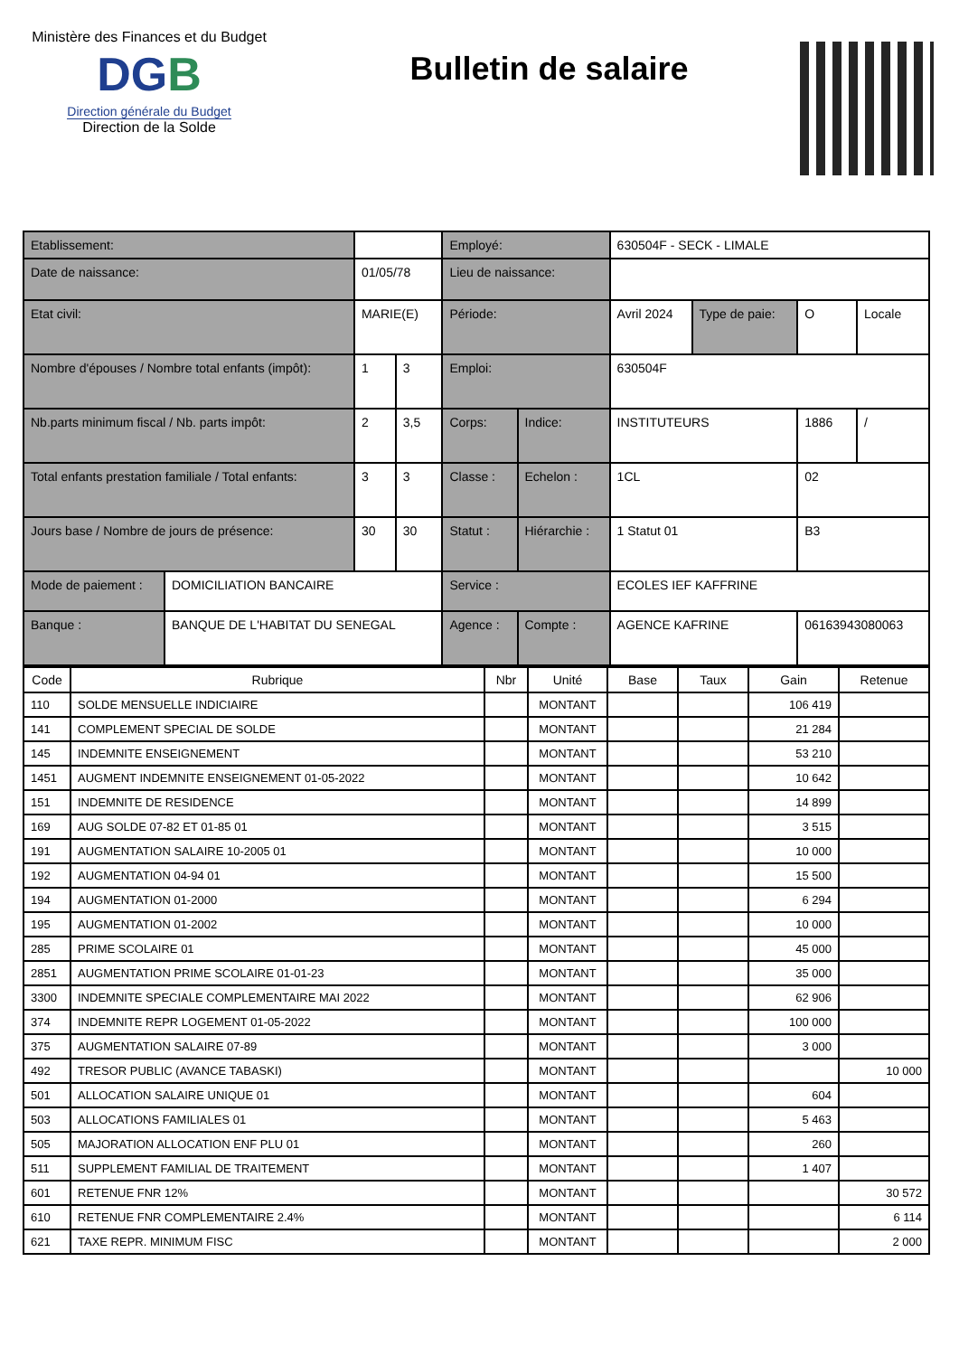Ministère des Finances et du Budget
DGB
Direction générale du Budget
Direction de la Solde
Bulletin de salaire
| Etablissement: | | | | Employé: | | 630504F - SECK - LIMALE | | | |
| Date de naissance: | | 01/05/78 | | Lieu de naissance: | | | | | |
| Etat civil: | | MARIE(E) | | Période: | | Avril 2024 | Type de paie: | O | Locale |
| Nombre d'épouses / Nombre total enfants (impôt): | | 1 | 3 | Emploi: | | 630504F | | | |
| Nb.parts minimum fiscal / Nb. parts impôt: | | 2 | 3,5 | Corps: | Indice: | INSTITUTEURS | | 1886 | / |
| Total enfants prestation familiale / Total enfants: | | 3 | 3 | Classe : | Echelon : | 1CL | | 02 | |
| Jours base / Nombre de jours de présence: | | 30 | 30 | Statut : | Hiérarchie : | 1 Statut 01 | | B3 | |
| Mode de paiement : | DOMICILIATION BANCAIRE | | | Service : | | ECOLES IEF KAFFRINE | | | |
| Banque : | BANQUE DE L'HABITAT DU SENEGAL | | | Agence : | Compte : | AGENCE KAFRINE | | 06163943080063 | |
| Code | Rubrique | Nbr | Unité | Base | Taux | Gain | Retenue |
| --- | --- | --- | --- | --- | --- | --- | --- |
| 110 | SOLDE MENSUELLE INDICIAIRE | | MONTANT | | | 106 419 | |
| 141 | COMPLEMENT SPECIAL DE SOLDE | | MONTANT | | | 21 284 | |
| 145 | INDEMNITE ENSEIGNEMENT | | MONTANT | | | 53 210 | |
| 1451 | AUGMENT INDEMNITE ENSEIGNEMENT 01-05-2022 | | MONTANT | | | 10 642 | |
| 151 | INDEMNITE DE RESIDENCE | | MONTANT | | | 14 899 | |
| 169 | AUG SOLDE 07-82 ET 01-85 01 | | MONTANT | | | 3 515 | |
| 191 | AUGMENTATION SALAIRE 10-2005 01 | | MONTANT | | | 10 000 | |
| 192 | AUGMENTATION 04-94 01 | | MONTANT | | | 15 500 | |
| 194 | AUGMENTATION 01-2000 | | MONTANT | | | 6 294 | |
| 195 | AUGMENTATION 01-2002 | | MONTANT | | | 10 000 | |
| 285 | PRIME SCOLAIRE 01 | | MONTANT | | | 45 000 | |
| 2851 | AUGMENTATION PRIME SCOLAIRE 01-01-23 | | MONTANT | | | 35 000 | |
| 3300 | INDEMNITE SPECIALE COMPLEMENTAIRE MAI 2022 | | MONTANT | | | 62 906 | |
| 374 | INDEMNITE REPR LOGEMENT 01-05-2022 | | MONTANT | | | 100 000 | |
| 375 | AUGMENTATION SALAIRE 07-89 | | MONTANT | | | 3 000 | |
| 492 | TRESOR PUBLIC (AVANCE TABASKI) | | MONTANT | | | | 10 000 |
| 501 | ALLOCATION SALAIRE UNIQUE 01 | | MONTANT | | | 604 | |
| 503 | ALLOCATIONS FAMILIALES 01 | | MONTANT | | | 5 463 | |
| 505 | MAJORATION ALLOCATION ENF PLU 01 | | MONTANT | | | 260 | |
| 511 | SUPPLEMENT FAMILIAL DE TRAITEMENT | | MONTANT | | | 1 407 | |
| 601 | RETENUE FNR 12% | | MONTANT | | | | 30 572 |
| 610 | RETENUE FNR COMPLEMENTAIRE 2.4% | | MONTANT | | | | 6 114 |
| 621 | TAXE REPR. MINIMUM FISC | | MONTANT | | | | 2 000 |